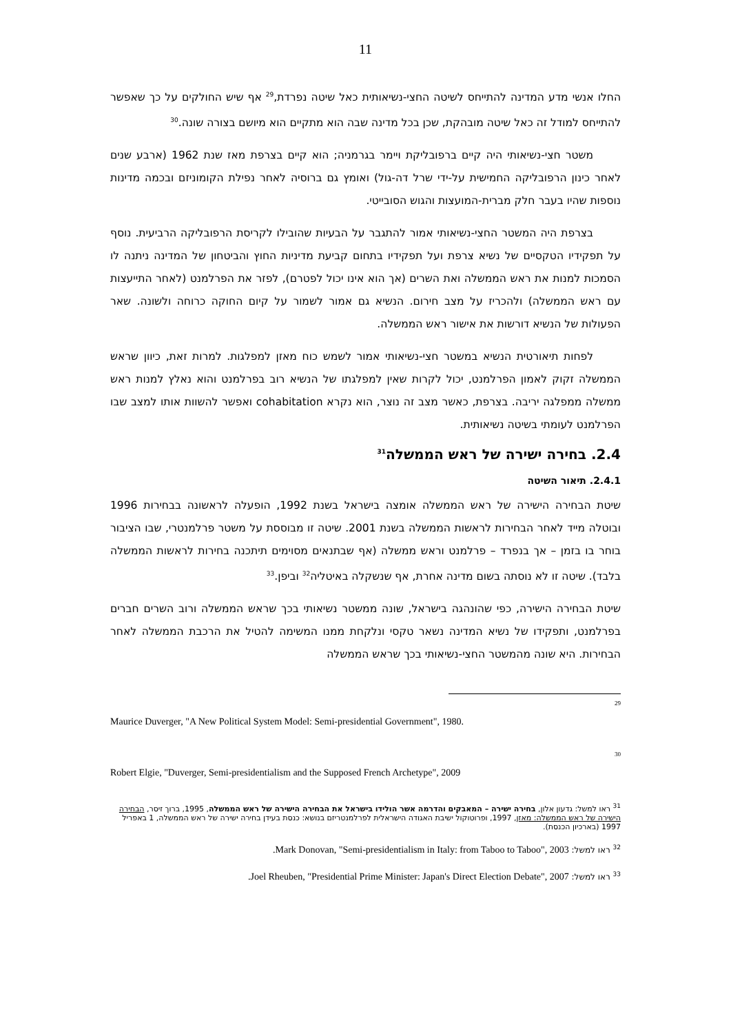11
החלו אנשי מדע המדינה להתייחס לשיטה החצי-נשיאותית כאל שיטה נפרדת,<sup>29</sup> אף שיש החולקים על כך שאפשר להתייחס למודל זה כאל שיטה מובהקת, שכן בכל מדינה שבה הוא מתקיים הוא מיושם בצורה שונה.<sup>30</sup>
משטר חצי-נשיאותי היה קיים ברפובליקת ויימר בגרמניה; הוא קיים בצרפת מאז שנת 1962 (ארבע שנים לאחר כינון הרפובליקה החמישית על-ידי שרל דה-גול) ואומץ גם ברוסיה לאחר נפילת הקומוניזם ובכמה מדינות נוספות שהיו בעבר חלק מברית-המועצות והגוש הסובייטי.
בצרפת היה המשטר החצי-נשיאותי אמור להתגבר על הבעיות שהובילו לקריסת הרפובליקה הרביעית. נוסף על תפקידיו הטקסיים של נשיא צרפת ועל תפקידיו בתחום קביעת מדיניות החוץ והביטחון של המדינה ניתנה לו הסמכות למנות את ראש הממשלה ואת השרים (אך הוא אינו יכול לפטרם), לפזר את הפרלמנט (לאחר התייעצות עם ראש הממשלה) ולהכריז על מצב חירום. הנשיא גם אמור לשמור על קיום החוקה כרוחה ולשונה. שאר הפעולות של הנשיא דורשות את אישור ראש הממשלה.
לפחות תיאורטית הנשיא במשטר חצי-נשיאותי אמור לשמש כוח מאזן למפלגות. למרות זאת, כיוון שראש הממשלה זקוק לאמון הפרלמנט, יכול לקרות שאין למפלגתו של הנשיא רוב בפרלמנט והוא נאלץ למנות ראש ממשלה ממפלגה יריבה. בצרפת, כאשר מצב זה נוצר, הוא נקרא cohabitation ואפשר להשוות אותו למצב שבו הפרלמנט לעומתי בשיטה נשיאותית.
2.4. בחירה ישירה של ראש הממשלה<sup>31</sup>
2.4.1. תיאור השיטה
שיטת הבחירה הישירה של ראש הממשלה אומצה בישראל בשנת 1992, הופעלה לראשונה בבחירות 1996 ובוטלה מייד לאחר הבחירות לראשות הממשלה בשנת 2001. שיטה זו מבוססת על משטר פרלמנטרי, שבו הציבור בוחר בו בזמן – אך בנפרד – פרלמנט וראש ממשלה (אף שבתנאים מסוימים תיתכנה בחירות לראשות הממשלה בלבד). שיטה זו לא נוסתה בשום מדינה אחרת, אף שנשקלה באיטליה<sup>32</sup> וביפן.<sup>33</sup>
שיטת הבחירה הישירה, כפי שהונהגה בישראל, שונה ממשטר נשיאותי בכך שראש הממשלה ורוב השרים חברים בפרלמנט, ותפקידו של נשיא המדינה נשאר טקסי ונלקחת ממנו המשימה להטיל את הרכבת הממשלה לאחר הבחירות. היא שונה מהמשטר החצי-נשיאותי בכך שראש הממשלה
29
Maurice Duverger, "A New Political System Model: Semi-presidential Government", 1980.
30
Robert Elgie, "Duverger, Semi-presidentialism and the Supposed French Archetype", 2009
<sup>31</sup> ראו למשל: גדעון אלון, בחירה ישירה – המאבקים והדרמה אשר הולידו בישראל את הבחירה הישירה של ראש הממשלה, 1995, ברוך זיסר, הבחירה הישירה של ראש הממשלה: מאזן, 1997, ופרוטוקול ישיבת האגודה הישראלית לפרלמנטריזם בנושא: כנסת בעידן בחירה ישירה של ראש הממשלה, 1 באפריל 1997 (בארכיון הכנסת).
<sup>32</sup> ראו למשל: Mark Donovan, "Semi-presidentialism in Italy: from Taboo to Taboo", 2003.
<sup>33</sup> ראו למשל: Joel Rheuben, "Presidential Prime Minister: Japan's Direct Election Debate", 2007.